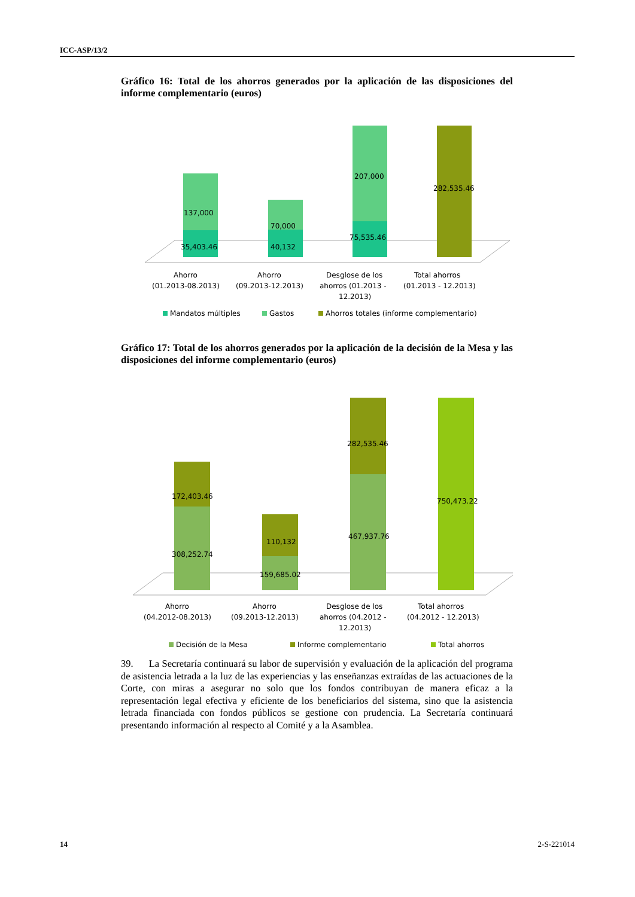ICC-ASP/13/2
Gráfico 16: Total de los ahorros generados por la aplicación de las disposiciones del informe complementario (euros)
137,000
35,403.46
70,000
40,132
207,000
75,535.46
282,535.46
Ahorro
(01.2013-08.2013)
Ahorro
(09.2013-12.2013)
Desglose de los
ahorros (01.2013 -
12.2013)
Total ahorros
(01.2013 - 12.2013)
Mandatos múltiples
Gastos
Ahorros totales (informe complementario)
Gráfico 17: Total de los ahorros generados por la aplicación de la decisión de la Mesa y las disposiciones del informe complementario (euros)
172,403.46
308,252.74
110,132
159,685.02
282,535.46
467,937.76
750,473.22
Ahorro
(04.2012-08.2013)
Ahorro
(09.2013-12.2013)
Desglose de los
ahorros (04.2012 -
12.2013)
Total ahorros
(04.2012 - 12.2013)
Decisión de la Mesa
Informe complementario
Total ahorros
39. La Secretaría continuará su labor de supervisión y evaluación de la aplicación del programa de asistencia letrada a la luz de las experiencias y las enseñanzas extraídas de las actuaciones de la Corte, con miras a asegurar no solo que los fondos contribuyan de manera eficaz a la representación legal efectiva y eficiente de los beneficiarios del sistema, sino que la asistencia letrada financiada con fondos públicos se gestione con prudencia. La Secretaría continuará presentando información al respecto al Comité y a la Asamblea.
14 2-S-221014